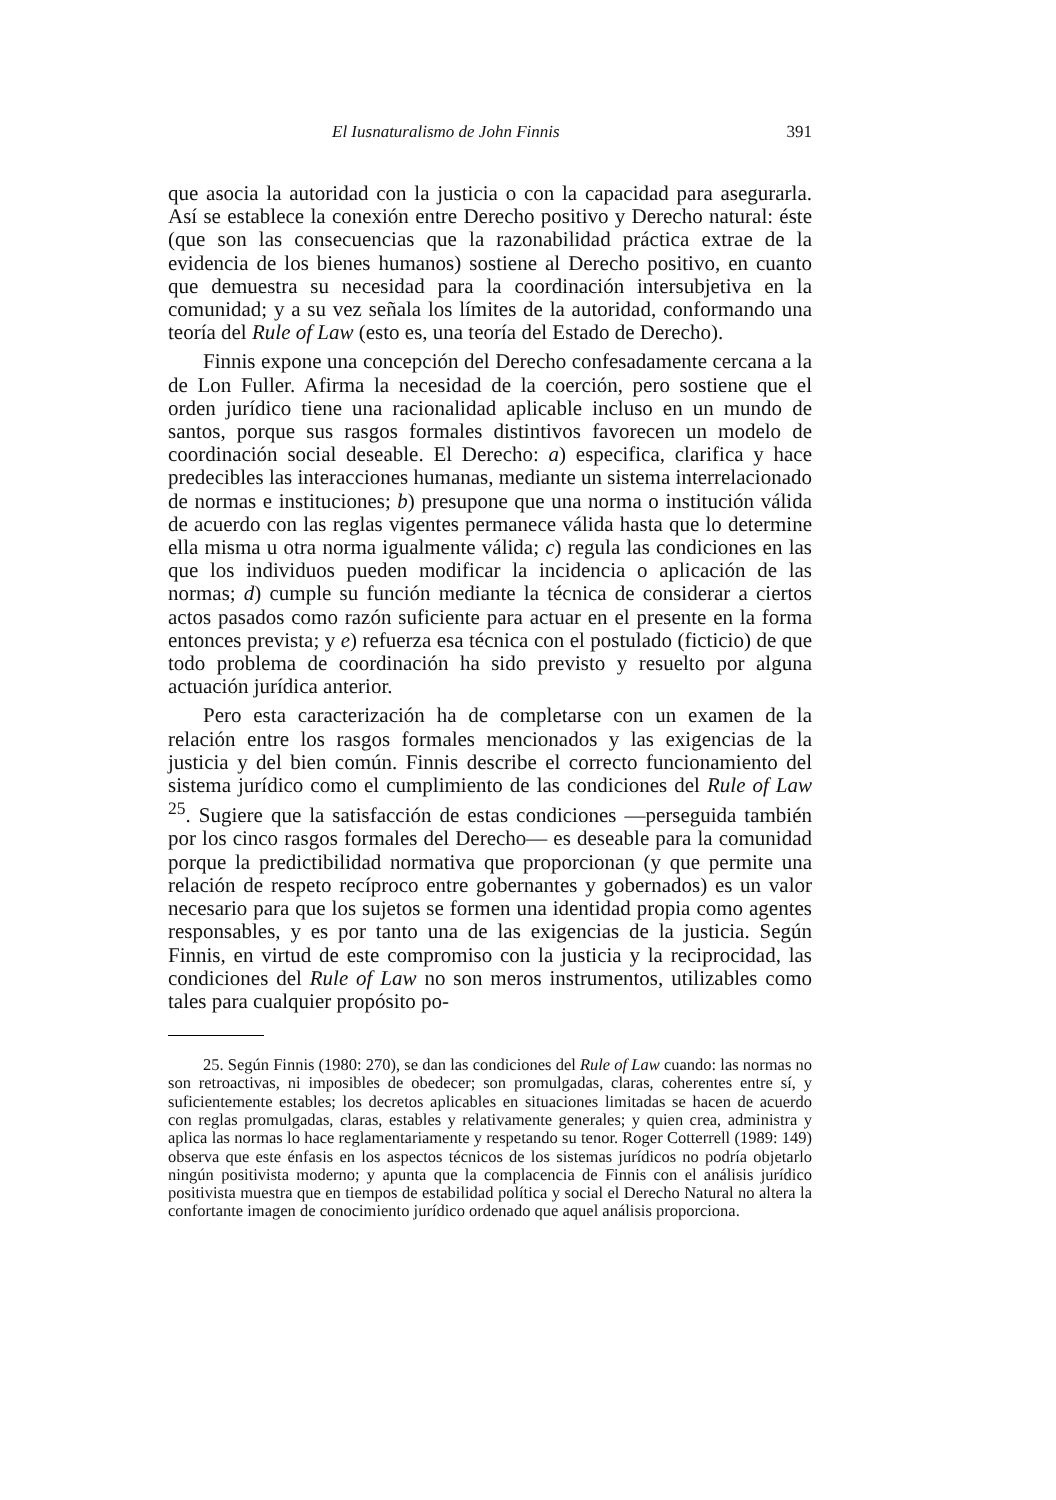El Iusnaturalismo de John Finnis 391
que asocia la autoridad con la justicia o con la capacidad para asegurarla. Así se establece la conexión entre Derecho positivo y Derecho natural: éste (que son las consecuencias que la razonabilidad práctica extrae de la evidencia de los bienes humanos) sostiene al Derecho positivo, en cuanto que demuestra su necesidad para la coordinación intersubjetiva en la comunidad; y a su vez señala los límites de la autoridad, conformando una teoría del Rule of Law (esto es, una teoría del Estado de Derecho).
Finnis expone una concepción del Derecho confesadamente cercana a la de Lon Fuller. Afirma la necesidad de la coerción, pero sostiene que el orden jurídico tiene una racionalidad aplicable incluso en un mundo de santos, porque sus rasgos formales distintivos favorecen un modelo de coordinación social deseable. El Derecho: a) especifica, clarifica y hace predecibles las interacciones humanas, mediante un sistema interrelacionado de normas e instituciones; b) presupone que una norma o institución válida de acuerdo con las reglas vigentes permanece válida hasta que lo determine ella misma u otra norma igualmente válida; c) regula las condiciones en las que los individuos pueden modificar la incidencia o aplicación de las normas; d) cumple su función mediante la técnica de considerar a ciertos actos pasados como razón suficiente para actuar en el presente en la forma entonces prevista; y e) refuerza esa técnica con el postulado (ficticio) de que todo problema de coordinación ha sido previsto y resuelto por alguna actuación jurídica anterior.
Pero esta caracterización ha de completarse con un examen de la relación entre los rasgos formales mencionados y las exigencias de la justicia y del bien común. Finnis describe el correcto funcionamiento del sistema jurídico como el cumplimiento de las condiciones del Rule of Law <sup>25</sup>. Sugiere que la satisfacción de estas condiciones —perseguida también por los cinco rasgos formales del Derecho— es deseable para la comunidad porque la predictibilidad normativa que proporcionan (y que permite una relación de respeto recíproco entre gobernantes y gobernados) es un valor necesario para que los sujetos se formen una identidad propia como agentes responsables, y es por tanto una de las exigencias de la justicia. Según Finnis, en virtud de este compromiso con la justicia y la reciprocidad, las condiciones del Rule of Law no son meros instrumentos, utilizables como tales para cualquier propósito po-
25. Según Finnis (1980: 270), se dan las condiciones del Rule of Law cuando: las normas no son retroactivas, ni imposibles de obedecer; son promulgadas, claras, coherentes entre sí, y suficientemente estables; los decretos aplicables en situaciones limitadas se hacen de acuerdo con reglas promulgadas, claras, estables y relativamente generales; y quien crea, administra y aplica las normas lo hace reglamentariamente y respetando su tenor. Roger Cotterrell (1989: 149) observa que este énfasis en los aspectos técnicos de los sistemas jurídicos no podría objetarlo ningún positivista moderno; y apunta que la complacencia de Finnis con el análisis jurídico positivista muestra que en tiempos de estabilidad política y social el Derecho Natural no altera la confortante imagen de conocimiento jurídico ordenado que aquel análisis proporciona.